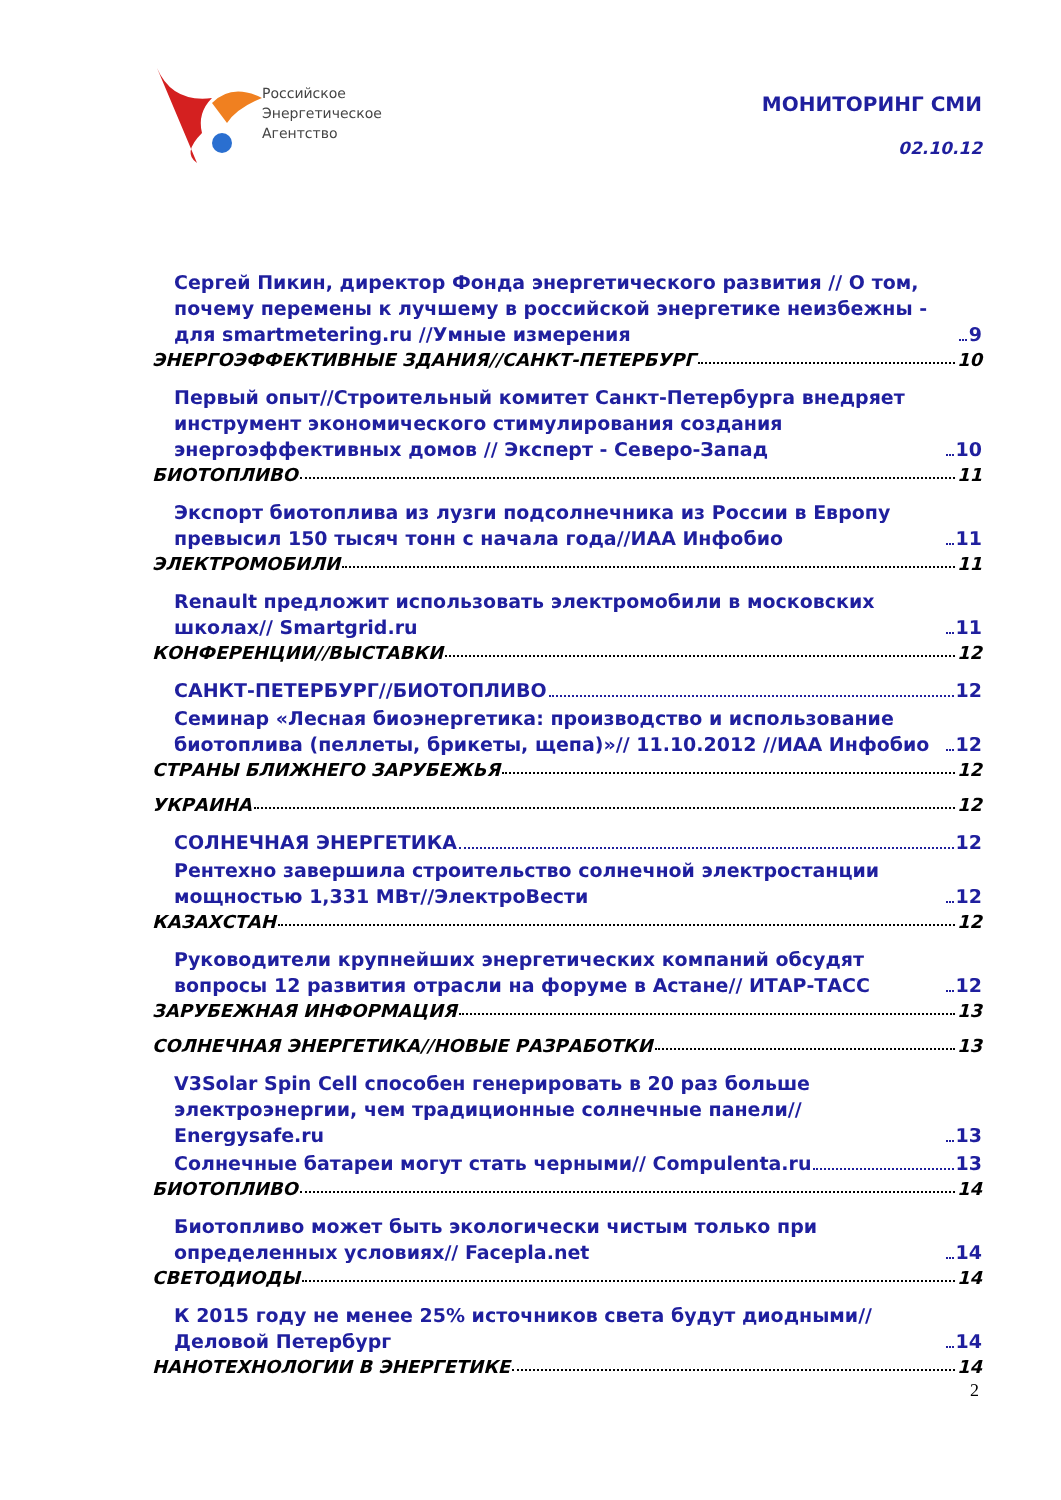Российское
Энергетическое
Агентство
МОНИТОРИНГ СМИ
02.10.12
Сергей Пикин, директор Фонда энергетического развития // О том, почему перемены к лучшему в российской энергетике неизбежны - для smartmetering.ru //Умные измерения 9
ЭНЕРГОЭФФЕКТИВНЫЕ ЗДАНИЯ//САНКТ-ПЕТЕРБУРГ 10
Первый опыт//Строительный комитет Санкт-Петербурга внедряет инструмент экономического стимулирования создания энергоэффективных домов // Эксперт - Северо-Запад 10
БИОТОПЛИВО 11
Экспорт биотоплива из лузги подсолнечника из России в Европу превысил 150 тысяч тонн с начала года//ИАА Инфобио 11
ЭЛЕКТРОМОБИЛИ 11
Renault предложит использовать электромобили в московских школах// Smartgrid.ru 11
КОНФЕРЕНЦИИ//ВЫСТАВКИ 12
САНКТ-ПЕТЕРБУРГ//БИОТОПЛИВО 12
Семинар «Лесная биоэнергетика: производство и использование биотоплива (пеллеты, брикеты, щепа)»// 11.10.2012 //ИАА Инфобио 12
СТРАНЫ БЛИЖНЕГО ЗАРУБЕЖЬЯ 12
УКРАИНА 12
СОЛНЕЧНАЯ ЭНЕРГЕТИКА 12
Рентехно завершила строительство солнечной электростанции мощностью 1,331 МВт//ЭлектроВести 12
КАЗАХСТАН 12
Руководители крупнейших энергетических компаний обсудят вопросы 12 развития отрасли на форуме в Астане// ИТАР-ТАСС 12
ЗАРУБЕЖНАЯ ИНФОРМАЦИЯ 13
СОЛНЕЧНАЯ ЭНЕРГЕТИКА//НОВЫЕ РАЗРАБОТКИ 13
V3Solar Spin Cell способен генерировать в 20 раз больше электроэнергии, чем традиционные солнечные панели// Energysafe.ru 13
Солнечные батареи могут стать черными// Compulenta.ru 13
БИОТОПЛИВО 14
Биотопливо может быть экологически чистым только при определенных условиях// Facepla.net 14
СВЕТОДИОДЫ 14
К 2015 году не менее 25% источников света будут диодными//Деловой Петербург 14
НАНОТЕХНОЛОГИИ В ЭНЕРГЕТИКЕ 14
2